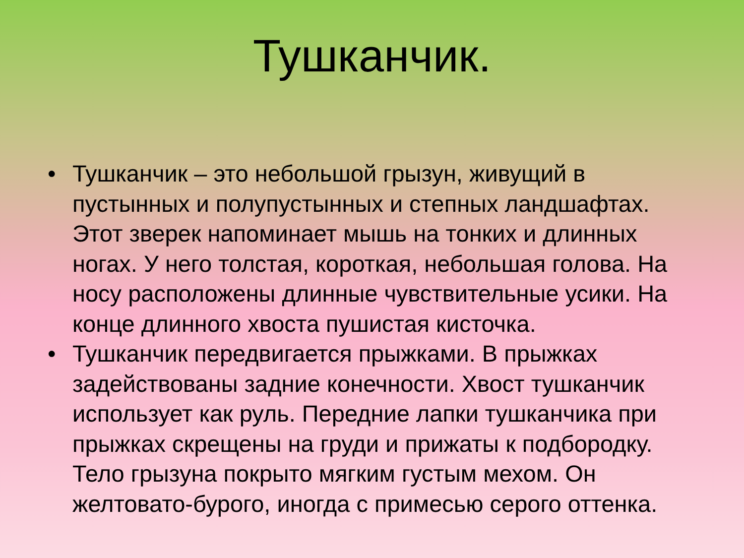Тушканчик.
• Тушканчик – это небольшой грызун, живущий в пустынных и полупустынных и степных ландшафтах. Этот зверек напоминает мышь на тонких и длинных ногах. У него толстая, короткая, небольшая голова. На носу расположены длинные чувствительные усики. На конце длинного хвоста пушистая кисточка.
• Тушканчик передвигается прыжками. В прыжках задействованы задние конечности. Хвост тушканчик использует как руль. Передние лапки тушканчика при прыжках скрещены на груди и прижаты к подбородку. Тело грызуна покрыто мягким густым мехом. Он желтовато-бурого, иногда с примесью серого оттенка.